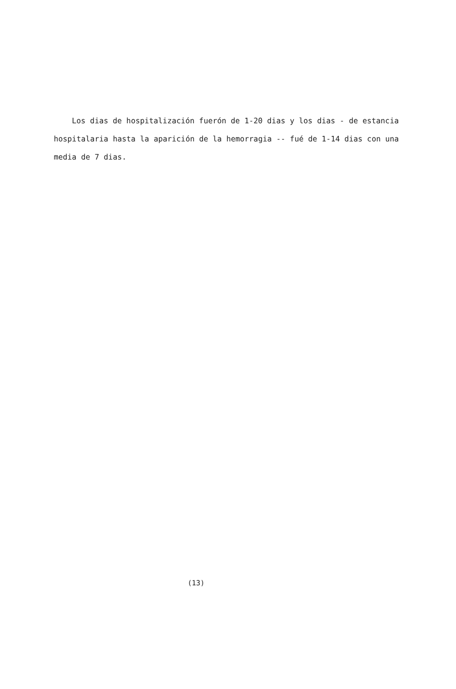Los dias de hospitalización fuerón de 1-20 dias y los dias - de estancia hospitalaria hasta la aparición de la hemorragia -- fué de 1-14 dias con una media de 7 dias.
(13)